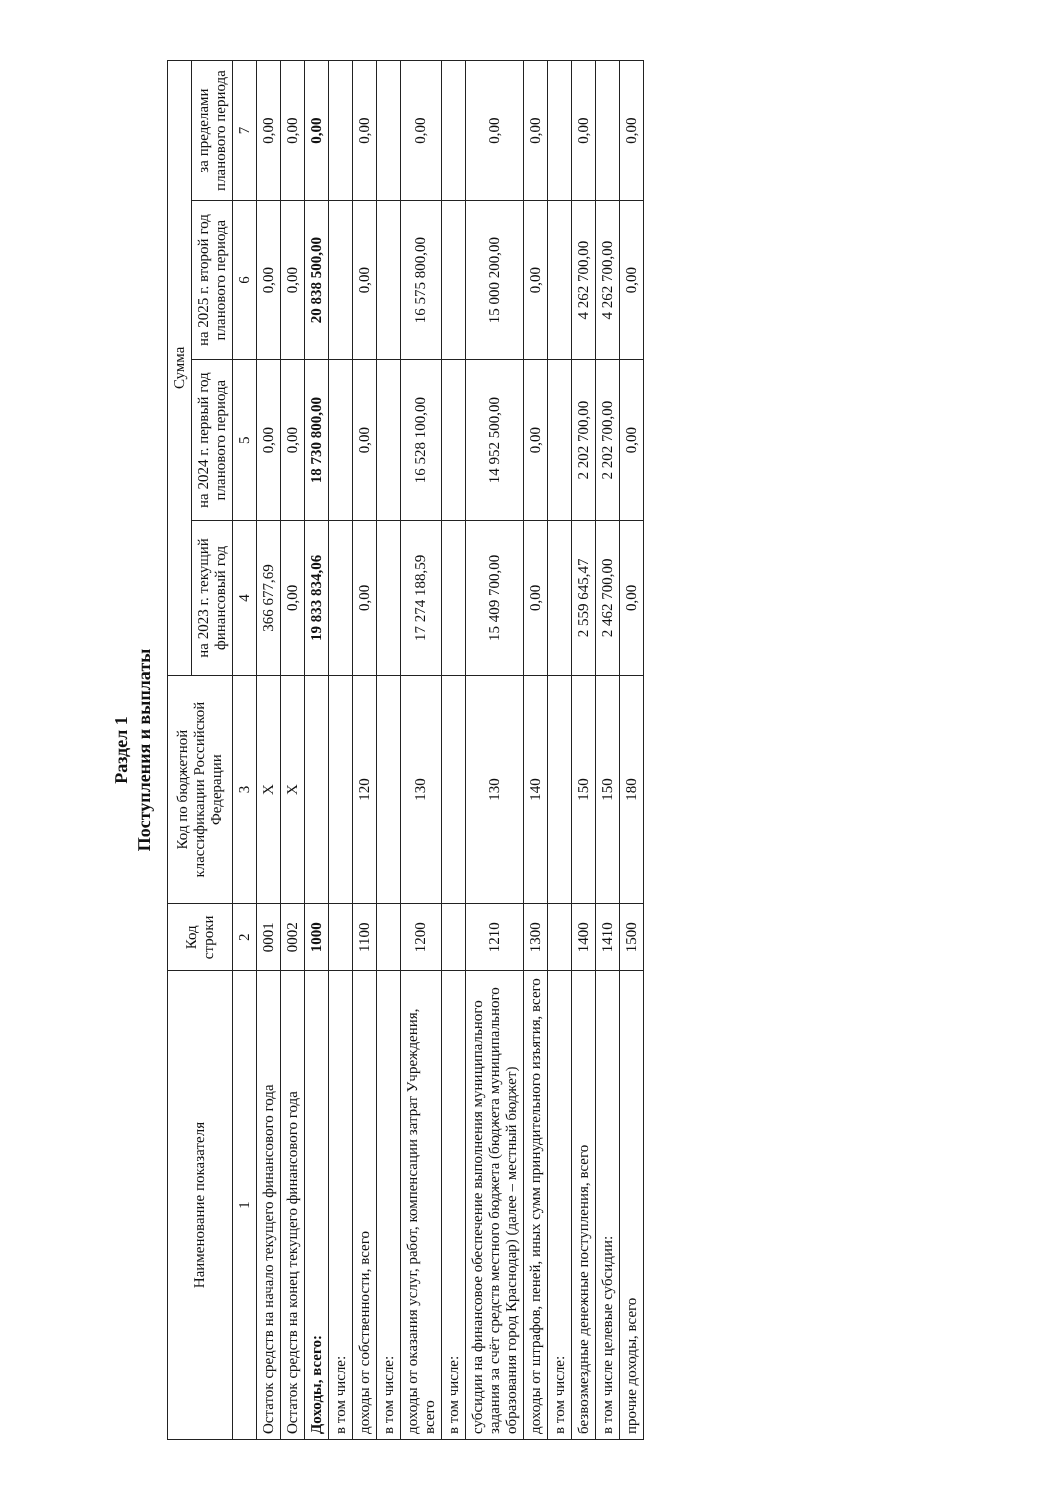Раздел 1
Поступления и выплаты
| Наименование показателя | Код строки | Код по бюджетной классификации Российской Федерации | Сумма | | | |
| --- | --- | --- | --- | --- | --- | --- |
| | | | на 2023 г. текущий финансовый год | на 2024 г. первый год планового периода | на 2025 г. второй год планового периода | за пределами планового периода |
| 1 | 2 | 3 | 4 | 5 | 6 | 7 |
| Остаток средств на начало текущего финансового года | 0001 | X | 366 677,69 | 0,00 | 0,00 | 0,00 |
| Остаток средств на конец текущего финансового года | 0002 | X | 0,00 | 0,00 | 0,00 | 0,00 |
| Доходы, всего: | 1000 | | 19 833 834,06 | 18 730 800,00 | 20 838 500,00 | 0,00 |
| в том числе: | | | | | | |
| доходы от собственности, всего | 1100 | 120 | 0,00 | 0,00 | 0,00 | 0,00 |
| в том числе: | | | | | | |
| доходы от оказания услуг, работ, компенсации затрат Учреждения, всего | 1200 | 130 | 17 274 188,59 | 16 528 100,00 | 16 575 800,00 | 0,00 |
| в том числе: | | | | | | |
| субсидии на финансовое обеспечение выполнения муниципального задания за счёт средств местного бюджета (бюджета муниципального образования город Краснодар) (далее – местный бюджет) | 1210 | 130 | 15 409 700,00 | 14 952 500,00 | 15 000 200,00 | 0,00 |
| доходы от штрафов, пеней, иных сумм принудительного изъятия, всего | 1300 | 140 | 0,00 | 0,00 | 0,00 | 0,00 |
| в том числе: | | | | | | |
| безвозмездные денежные поступления, всего | 1400 | 150 | 2 559 645,47 | 2 202 700,00 | 4 262 700,00 | 0,00 |
| в том числе целевые субсидии: | 1410 | 150 | 2 462 700,00 | 2 202 700,00 | 4 262 700,00 | |
| прочие доходы, всего | 1500 | 180 | 0,00 | 0,00 | 0,00 | 0,00 |